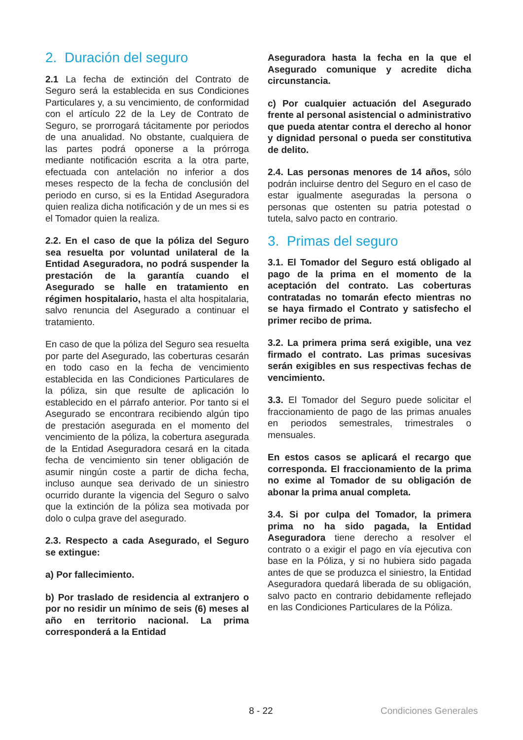2. Duración del seguro
2.1 La fecha de extinción del Contrato de Seguro será la establecida en sus Condiciones Particulares y, a su vencimiento, de conformidad con el artículo 22 de la Ley de Contrato de Seguro, se prorrogará tácitamente por periodos de una anualidad. No obstante, cualquiera de las partes podrá oponerse a la prórroga mediante notificación escrita a la otra parte, efectuada con antelación no inferior a dos meses respecto de la fecha de conclusión del periodo en curso, si es la Entidad Aseguradora quien realiza dicha notificación y de un mes si es el Tomador quien la realiza.
2.2. En el caso de que la póliza del Seguro sea resuelta por voluntad unilateral de la Entidad Aseguradora, no podrá suspender la prestación de la garantía cuando el Asegurado se halle en tratamiento en régimen hospitalario, hasta el alta hospitalaria, salvo renuncia del Asegurado a continuar el tratamiento.
En caso de que la póliza del Seguro sea resuelta por parte del Asegurado, las coberturas cesarán en todo caso en la fecha de vencimiento establecida en las Condiciones Particulares de la póliza, sin que resulte de aplicación lo establecido en el párrafo anterior. Por tanto si el Asegurado se encontrara recibiendo algún tipo de prestación asegurada en el momento del vencimiento de la póliza, la cobertura asegurada de la Entidad Aseguradora cesará en la citada fecha de vencimiento sin tener obligación de asumir ningún coste a partir de dicha fecha, incluso aunque sea derivado de un siniestro ocurrido durante la vigencia del Seguro o salvo que la extinción de la póliza sea motivada por dolo o culpa grave del asegurado.
2.3. Respecto a cada Asegurado, el Seguro se extingue:
a) Por fallecimiento.
b) Por traslado de residencia al extranjero o por no residir un mínimo de seis (6) meses al año en territorio nacional. La prima corresponderá a la Entidad
Aseguradora hasta la fecha en la que el Asegurado comunique y acredite dicha circunstancia.
c) Por cualquier actuación del Asegurado frente al personal asistencial o administrativo que pueda atentar contra el derecho al honor y dignidad personal o pueda ser constitutiva de delito.
2.4. Las personas menores de 14 años, sólo podrán incluirse dentro del Seguro en el caso de estar igualmente aseguradas la persona o personas que ostenten su patria potestad o tutela, salvo pacto en contrario.
3. Primas del seguro
3.1. El Tomador del Seguro está obligado al pago de la prima en el momento de la aceptación del contrato. Las coberturas contratadas no tomarán efecto mientras no se haya firmado el Contrato y satisfecho el primer recibo de prima.
3.2. La primera prima será exigible, una vez firmado el contrato. Las primas sucesivas serán exigibles en sus respectivas fechas de vencimiento.
3.3. El Tomador del Seguro puede solicitar el fraccionamiento de pago de las primas anuales en periodos semestrales, trimestrales o mensuales.
En estos casos se aplicará el recargo que corresponda. El fraccionamiento de la prima no exime al Tomador de su obligación de abonar la prima anual completa.
3.4. Si por culpa del Tomador, la primera prima no ha sido pagada, la Entidad Aseguradora tiene derecho a resolver el contrato o a exigir el pago en vía ejecutiva con base en la Póliza, y si no hubiera sido pagada antes de que se produzca el siniestro, la Entidad Aseguradora quedará liberada de su obligación, salvo pacto en contrario debidamente reflejado en las Condiciones Particulares de la Póliza.
8 - 22 Condiciones Generales